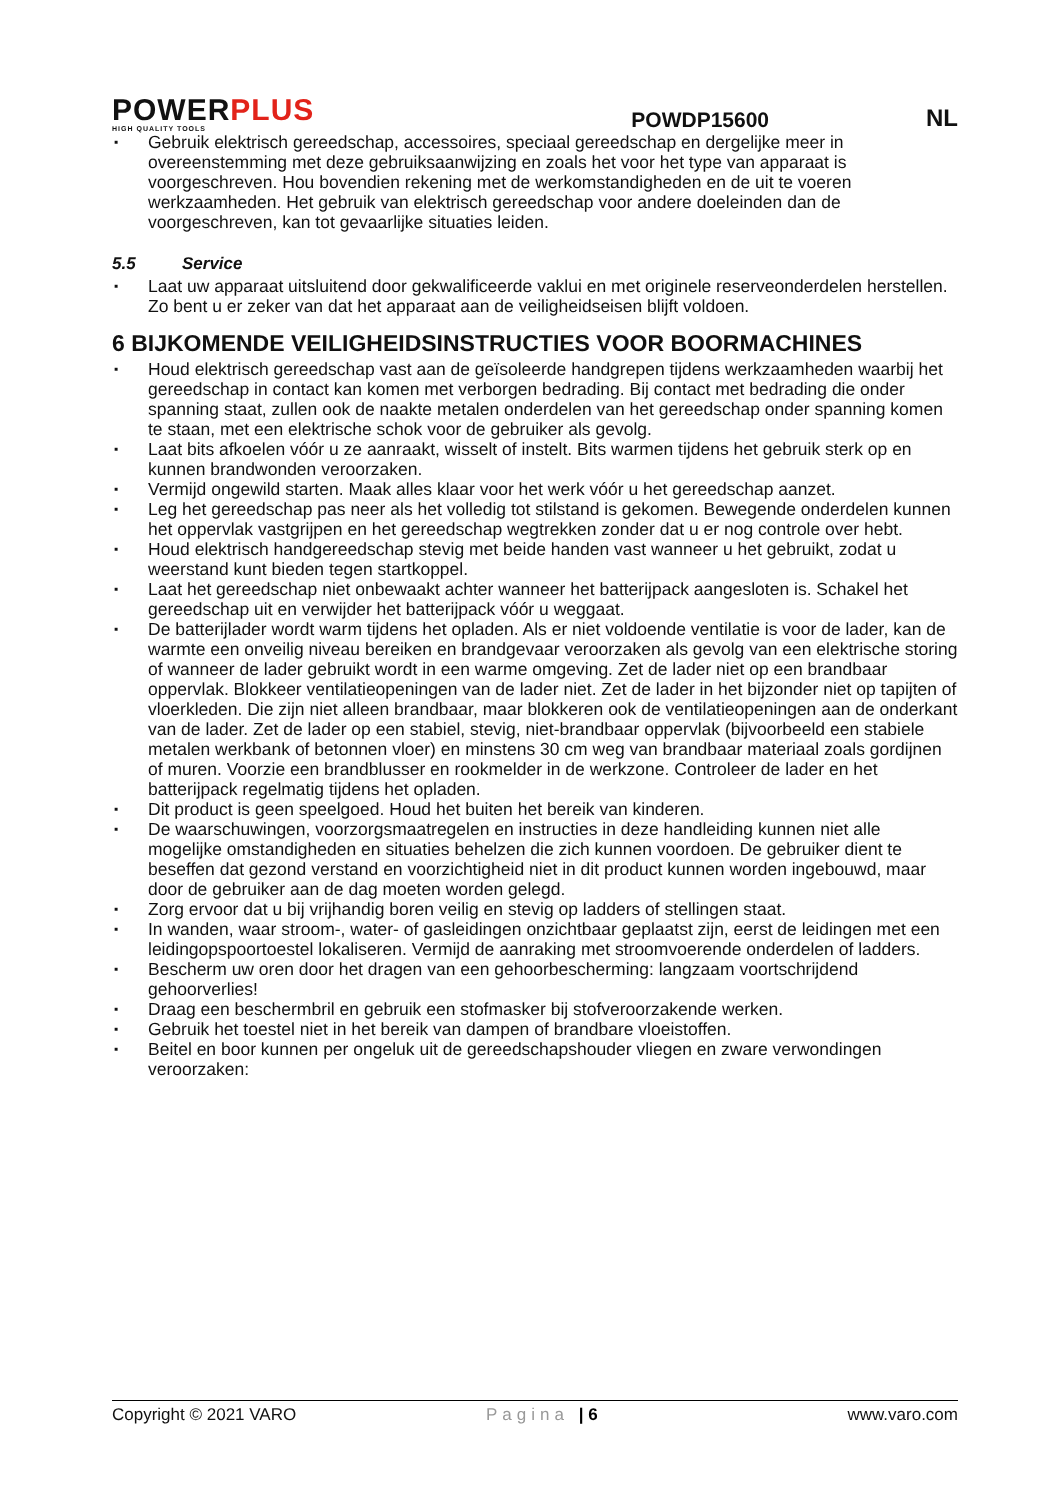POWERPLUS
HIGH QUALITY TOOLS
POWDP15600
NL
Gebruik elektrisch gereedschap, accessoires, speciaal gereedschap en dergelijke meer in overeenstemming met deze gebruiksaanwijzing en zoals het voor het type van apparaat is voorgeschreven. Hou bovendien rekening met de werkomstandigheden en de uit te voeren werkzaamheden. Het gebruik van elektrisch gereedschap voor andere doeleinden dan de voorgeschreven, kan tot gevaarlijke situaties leiden.
5.5 Service
Laat uw apparaat uitsluitend door gekwalificeerde vaklui en met originele reserveonderdelen herstellen. Zo bent u er zeker van dat het apparaat aan de veiligheidseisen blijft voldoen.
6 BIJKOMENDE VEILIGHEIDSINSTRUCTIES VOOR BOORMACHINES
Houd elektrisch gereedschap vast aan de geïsoleerde handgrepen tijdens werkzaamheden waarbij het gereedschap in contact kan komen met verborgen bedrading. Bij contact met bedrading die onder spanning staat, zullen ook de naakte metalen onderdelen van het gereedschap onder spanning komen te staan, met een elektrische schok voor de gebruiker als gevolg.
Laat bits afkoelen vóór u ze aanraakt, wisselt of instelt. Bits warmen tijdens het gebruik sterk op en kunnen brandwonden veroorzaken.
Vermijd ongewild starten. Maak alles klaar voor het werk vóór u het gereedschap aanzet.
Leg het gereedschap pas neer als het volledig tot stilstand is gekomen. Bewegende onderdelen kunnen het oppervlak vastgrijpen en het gereedschap wegtrekken zonder dat u er nog controle over hebt.
Houd elektrisch handgereedschap stevig met beide handen vast wanneer u het gebruikt, zodat u weerstand kunt bieden tegen startkoppel.
Laat het gereedschap niet onbewaakt achter wanneer het batterijpack aangesloten is. Schakel het gereedschap uit en verwijder het batterijpack vóór u weggaat.
De batterijlader wordt warm tijdens het opladen. Als er niet voldoende ventilatie is voor de lader, kan de warmte een onveilig niveau bereiken en brandgevaar veroorzaken als gevolg van een elektrische storing of wanneer de lader gebruikt wordt in een warme omgeving. Zet de lader niet op een brandbaar oppervlak. Blokkeer ventilatieopeningen van de lader niet. Zet de lader in het bijzonder niet op tapijten of vloerkleden. Die zijn niet alleen brandbaar, maar blokkeren ook de ventilatieopeningen aan de onderkant van de lader. Zet de lader op een stabiel, stevig, niet-brandbaar oppervlak (bijvoorbeeld een stabiele metalen werkbank of betonnen vloer) en minstens 30 cm weg van brandbaar materiaal zoals gordijnen of muren. Voorzie een brandblusser en rookmelder in de werkzone. Controleer de lader en het batterijpack regelmatig tijdens het opladen.
Dit product is geen speelgoed. Houd het buiten het bereik van kinderen.
De waarschuwingen, voorzorgsmaatregelen en instructies in deze handleiding kunnen niet alle mogelijke omstandigheden en situaties behelzen die zich kunnen voordoen. De gebruiker dient te beseffen dat gezond verstand en voorzichtigheid niet in dit product kunnen worden ingebouwd, maar door de gebruiker aan de dag moeten worden gelegd.
Zorg ervoor dat u bij vrijhandig boren veilig en stevig op ladders of stellingen staat.
In wanden, waar stroom-, water- of gasleidingen onzichtbaar geplaatst zijn, eerst de leidingen met een leidingopspoortoestel lokaliseren. Vermijd de aanraking met stroomvoerende onderdelen of ladders.
Bescherm uw oren door het dragen van een gehoorbescherming: langzaam voortschrijdend gehoorverlies!
Draag een beschermbril en gebruik een stofmasker bij stofveroorzakende werken.
Gebruik het toestel niet in het bereik van dampen of brandbare vloeistoffen.
Beitel en boor kunnen per ongeluk uit de gereedschapshouder vliegen en zware verwondingen veroorzaken:
Copyright © 2021 VARO Pagina | 6 www.varo.com